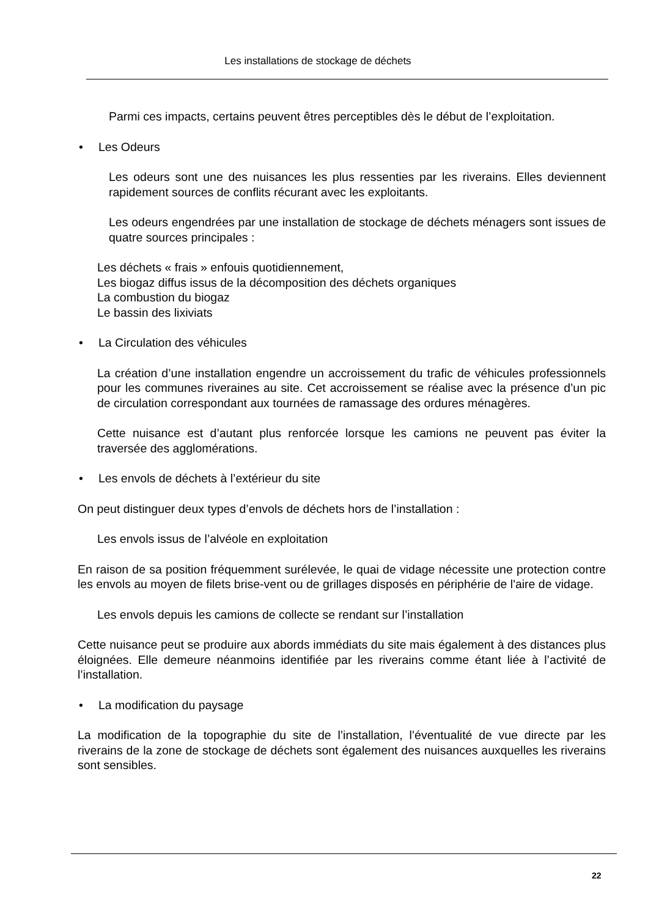Les installations de stockage de déchets
Parmi ces impacts, certains peuvent êtres perceptibles dès le début de l’exploitation.
• Les Odeurs
Les odeurs sont une des nuisances les plus ressenties par les riverains. Elles deviennent rapidement sources de conflits récurant avec les exploitants.
Les odeurs engendrées par une installation de stockage de déchets ménagers sont issues de quatre sources principales :
Les déchets « frais » enfouis quotidiennement,
Les biogaz diffus issus de la décomposition des déchets organiques
La combustion du biogaz
Le bassin des lixiviats
• La Circulation des véhicules
La création d’une installation engendre un accroissement du trafic de véhicules professionnels pour les communes riveraines au site. Cet accroissement se réalise avec la présence d’un pic de circulation correspondant aux tournées de ramassage des ordures ménagères.
Cette nuisance est d’autant plus renforcée lorsque les camions ne peuvent pas éviter la traversée des agglomérations.
• Les envols de déchets à l’extérieur du site
On peut distinguer deux types d’envols de déchets hors de l’installation :
Les envols issus de l’alvéole en exploitation
En raison de sa position fréquemment surélevée, le quai de vidage nécessite une protection contre les envols au moyen de filets brise-vent ou de grillages disposés en périphérie de l'aire de vidage.
Les envols depuis les camions de collecte se rendant sur l’installation
Cette nuisance peut se produire aux abords immédiats du site mais également à des distances plus éloignées. Elle demeure néanmoins identifiée par les riverains comme étant liée à l’activité de l’installation.
• La modification du paysage
La modification de la topographie du site de l’installation, l’éventualité de vue directe par les riverains de la zone de stockage de déchets sont également des nuisances auxquelles les riverains sont sensibles.
22